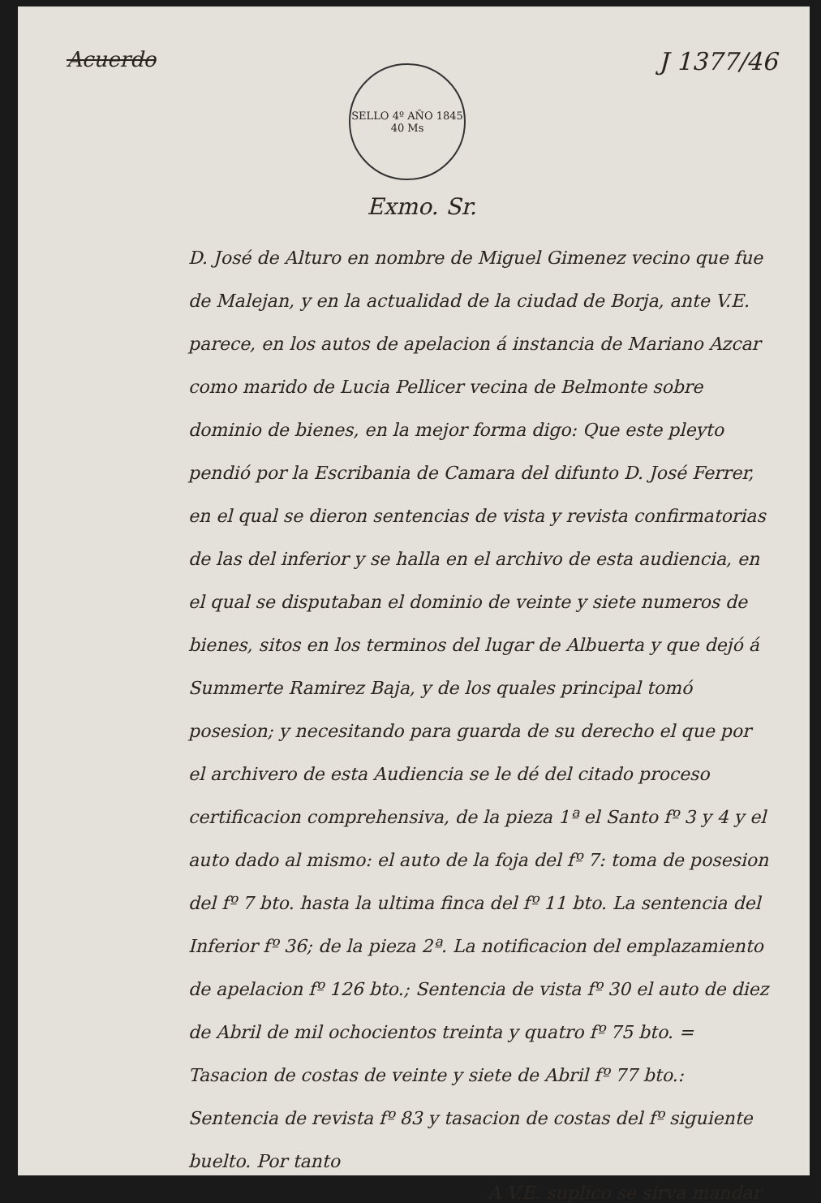Acuerdo
SELLO 4º AÑO 1845
40 Ms
J 1377/46
Exmo. Sr.
D. José de Alturo en nombre de Miguel Gimenez vecino que fue de Malejan, y en la actualidad de la ciudad de Borja, ante V.E. parece, en los autos de apelacion á instancia de Mariano Azcar como marido de Lucia Pellicer vecina de Belmonte sobre dominio de bienes, en la mejor forma digo: Que este pleyto pendió por la Escribania de Camara del difunto D. José Ferrer, en el qual se dieron sentencias de vista y revista confirmatorias de las del inferior y se halla en el archivo de esta audiencia, en el qual se disputaban el dominio de veinte y siete numeros de bienes, sitos en los terminos del lugar de Albuerta y que dejó á Summerte Ramirez Baja, y de los quales principal tomó posesion; y necesitando para guarda de su derecho el que por el archivero de esta Audiencia se le dé del citado proceso certificacion comprehensiva, de la pieza 1ª el Santo fº 3 y 4 y el auto dado al mismo: el auto de la foja del fº 7: toma de posesion del fº 7 bto. hasta la ultima finca del fº 11 bto. La sentencia del Inferior fº 36; de la pieza 2ª. La notificacion del emplazamiento de apelacion fº 126 bto.; Sentencia de vista fº 30 el auto de diez de Abril de mil ochocientos treinta y quatro fº 75 bto. = Tasacion de costas de veinte y siete de Abril fº 77 bto.: Sentencia de revista fº 83 y tasacion de costas del fº siguiente buelto. Por tanto
A V.E. suplico se sirva mandar